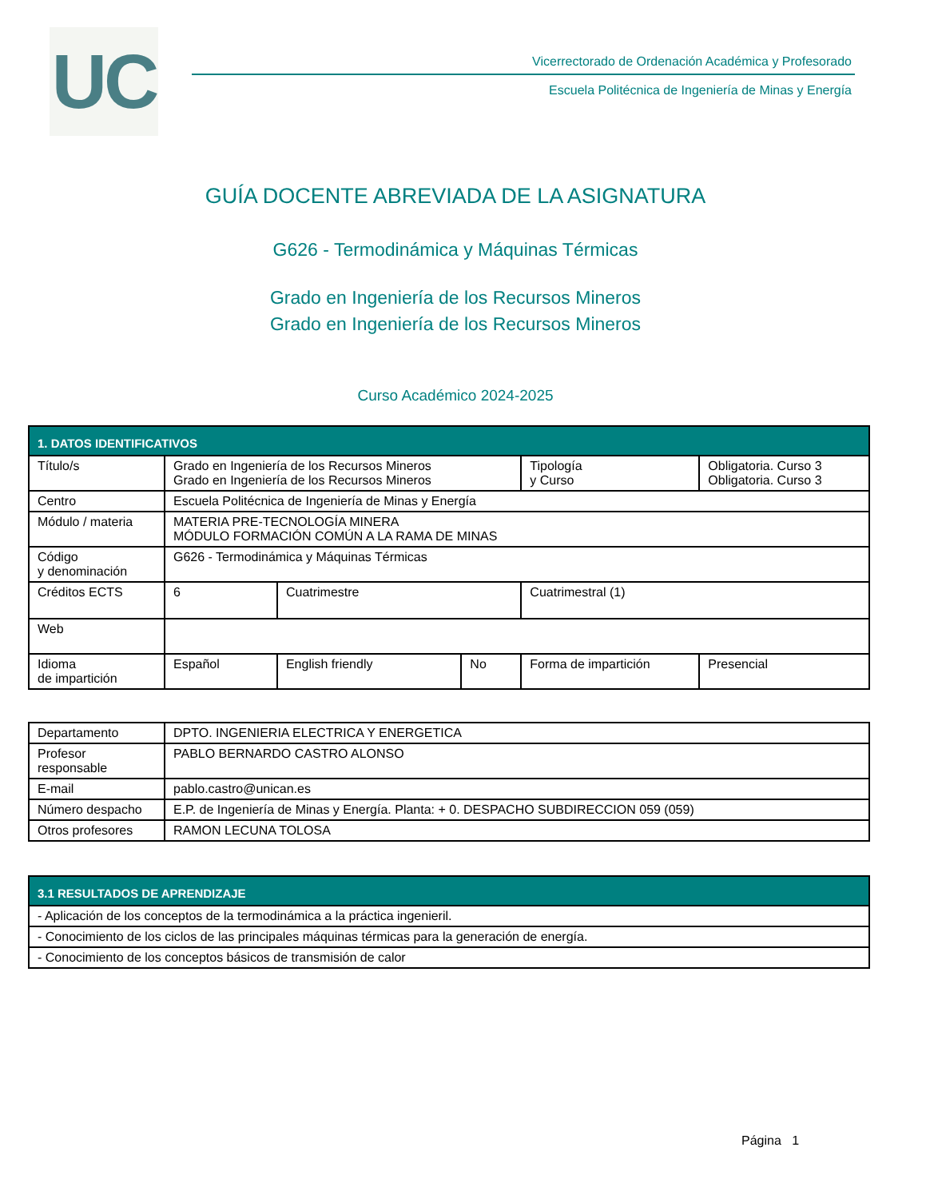UC
Vicerrectorado de Ordenación Académica y Profesorado
Escuela Politécnica de Ingeniería de Minas y Energía
GUÍA DOCENTE ABREVIADA DE LA ASIGNATURA
G626 - Termodinámica y Máquinas Térmicas
Grado en Ingeniería de los Recursos Mineros
Grado en Ingeniería de los Recursos Mineros
Curso Académico 2024-2025
| 1. DATOS IDENTIFICATIVOS | | | | | |
| --- | --- | --- | --- | --- | --- |
| Título/s | Grado en Ingeniería de los Recursos Mineros Grado en Ingeniería de los Recursos Mineros | | | Tipología y Curso | Obligatoria. Curso 3 Obligatoria. Curso 3 |
| Centro | Escuela Politécnica de Ingeniería de Minas y Energía | | | | |
| Módulo / materia | MATERIA PRE-TECNOLOGÍA MINERA MÓDULO FORMACIÓN COMÚN A LA RAMA DE MINAS | | | | |
| Código y denominación | G626 - Termodinámica y Máquinas Térmicas | | | | |
| Créditos ECTS | 6 | Cuatrimestre | | Cuatrimestral (1) | |
| Web | | | | | |
| Idioma de impartición | Español | English friendly | No | Forma de impartición | Presencial |
| Departamento | DPTO. INGENIERIA ELECTRICA Y ENERGETICA |
| Profesor responsable | PABLO BERNARDO CASTRO ALONSO |
| E-mail | pablo.castro@unican.es |
| Número despacho | E.P. de Ingeniería de Minas y Energía. Planta: + 0. DESPACHO SUBDIRECCION 059 (059) |
| Otros profesores | RAMON LECUNA TOLOSA |
| 3.1 RESULTADOS DE APRENDIZAJE |
| --- |
| - Aplicación de los conceptos de la termodinámica a la práctica ingenieril. |
| - Conocimiento de los ciclos de las principales máquinas térmicas para la generación de energía. |
| - Conocimiento de los conceptos básicos de transmisión de calor |
Página 1